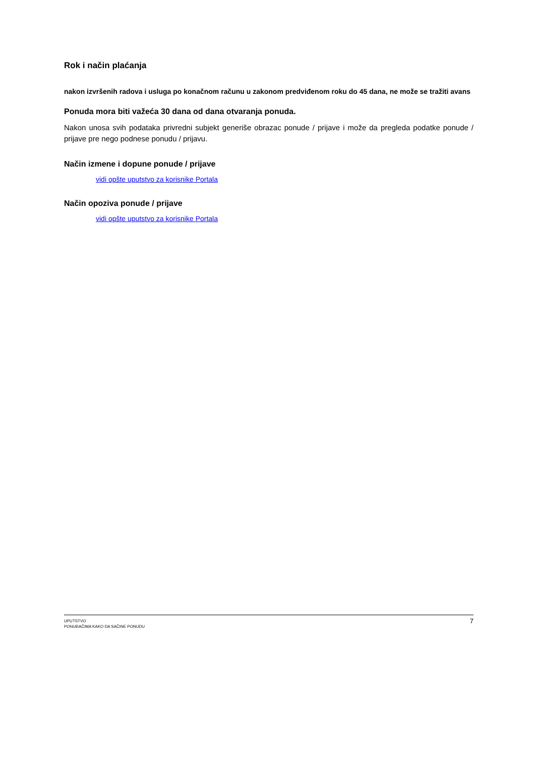Rok i način plaćanja
nakon izvršenih radova i usluga po konačnom računu u zakonom predviđenom roku do 45 dana, ne može se tražiti avans
Ponuda mora biti važeća 30 dana od dana otvaranja ponuda.
Nakon unosa svih podataka privredni subjekt generiše obrazac ponude / prijave i može da pregleda podatke ponude / prijave pre nego podnese ponudu / prijavu.
Način izmene i dopune ponude / prijave
vidi opšte uputstvo za korisnike Portala
Način opoziva ponude / prijave
vidi opšte uputstvo za korisnike Portala
UPUTSTVO
PONUĐAČIMA KAKO DA SAČINE PONUDU
7